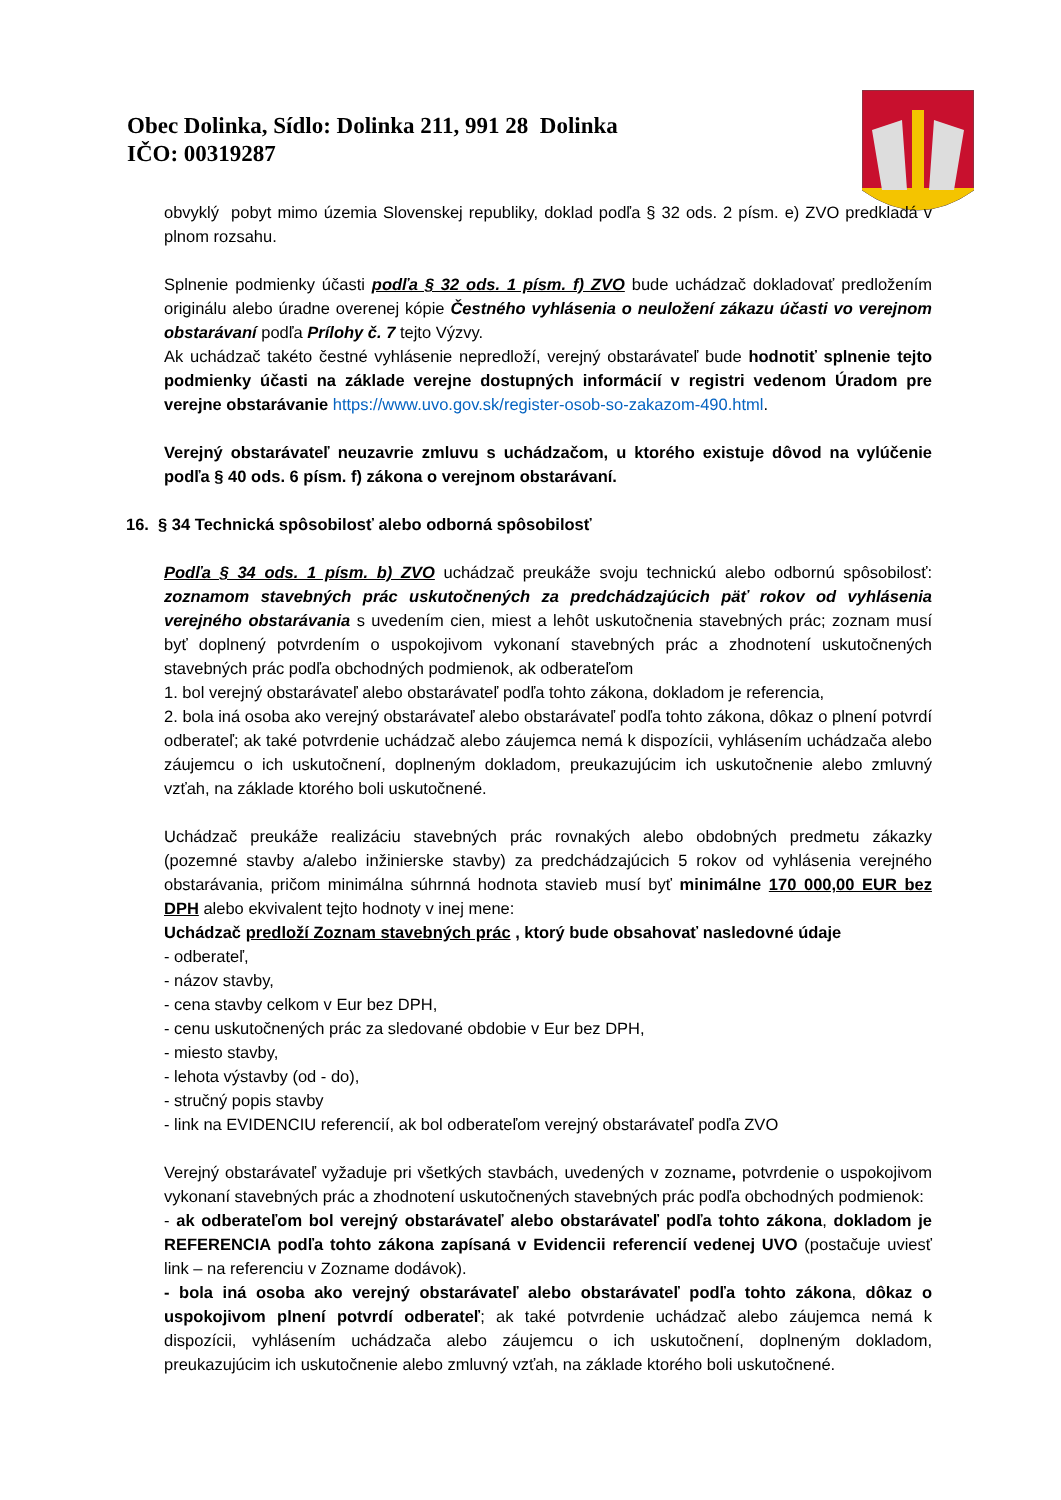Obec Dolinka, Sídlo: Dolinka 211, 991 28 Dolinka
IČO: 00319287
obvyklý pobyt mimo územia Slovenskej republiky, doklad podľa § 32 ods. 2 písm. e) ZVO predkladá v plnom rozsahu.
Splnenie podmienky účasti podľa § 32 ods. 1 písm. f) ZVO bude uchádzač dokladovať predložením originálu alebo úradne overenej kópie Čestného vyhlásenia o neuložení zákazu účasti vo verejnom obstarávaní podľa Prílohy č. 7 tejto Výzvy.
Ak uchádzač takéto čestné vyhlásenie nepredloží, verejný obstarávateľ bude hodnotiť splnenie tejto podmienky účasti na základe verejne dostupných informácií v registri vedenom Úradom pre verejne obstarávanie https://www.uvo.gov.sk/register-osob-so-zakazom-490.html.
Verejný obstarávateľ neuzavrie zmluvu s uchádzačom, u ktorého existuje dôvod na vylúčenie podľa § 40 ods. 6 písm. f) zákona o verejnom obstarávaní.
16. § 34 Technická spôsobilosť alebo odborná spôsobilosť
Podľa § 34 ods. 1 písm. b) ZVO uchádzač preukáže svoju technickú alebo odbornú spôsobilosť: zoznamom stavebných prác uskutočnených za predchádzajúcich päť rokov od vyhlásenia verejného obstarávania s uvedením cien, miest a lehôt uskutočnenia stavebných prác; zoznam musí byť doplnený potvrdením o uspokojivom vykonaní stavebných prác a zhodnotení uskutočnených stavebných prác podľa obchodných podmienok, ak odberateľom
1. bol verejný obstarávateľ alebo obstarávateľ podľa tohto zákona, dokladom je referencia,
2. bola iná osoba ako verejný obstarávateľ alebo obstarávateľ podľa tohto zákona, dôkaz o plnení potvrdí odberateľ; ak také potvrdenie uchádzač alebo záujemca nemá k dispozícii, vyhlásením uchádzača alebo záujemcu o ich uskutočnení, doplneným dokladom, preukazujúcim ich uskutočnenie alebo zmluvný vzťah, na základe ktorého boli uskutočnené.
Uchádzač preukáže realizáciu stavebných prác rovnakých alebo obdobných predmetu zákazky (pozemné stavby a/alebo inžinierske stavby) za predchádzajúcich 5 rokov od vyhlásenia verejného obstarávania, pričom minimálna súhrnná hodnota stavieb musí byť minimálne 170 000,00 EUR bez DPH alebo ekvivalent tejto hodnoty v inej mene:
Uchádzač predloží Zoznam stavebných prác , ktorý bude obsahovať nasledovné údaje
- odberateľ,
- názov stavby,
- cena stavby celkom v Eur bez DPH,
- cenu uskutočnených prác za sledované obdobie v Eur bez DPH,
- miesto stavby,
- lehota výstavby (od - do),
- stručný popis stavby
- link na EVIDENCIU referencií, ak bol odberateľom verejný obstarávateľ podľa ZVO
Verejný obstarávateľ vyžaduje pri všetkých stavbách, uvedených v zozname, potvrdenie o uspokojivom vykonaní stavebných prác a zhodnotení uskutočnených stavebných prác podľa obchodných podmienok:
- ak odberateľom bol verejný obstarávateľ alebo obstarávateľ podľa tohto zákona, dokladom je REFERENCIA podľa tohto zákona zapísaná v Evidencii referencií vedenej UVO (postačuje uviesť link – na referenciu v Zozname dodávok).
- bola iná osoba ako verejný obstarávateľ alebo obstarávateľ podľa tohto zákona, dôkaz o uspokojivom plnení potvrdí odberateľ; ak také potvrdenie uchádzač alebo záujemca nemá k dispozícii, vyhlásením uchádzača alebo záujemcu o ich uskutočnení, doplneným dokladom, preukazujúcim ich uskutočnenie alebo zmluvný vzťah, na základe ktorého boli uskutočnené.